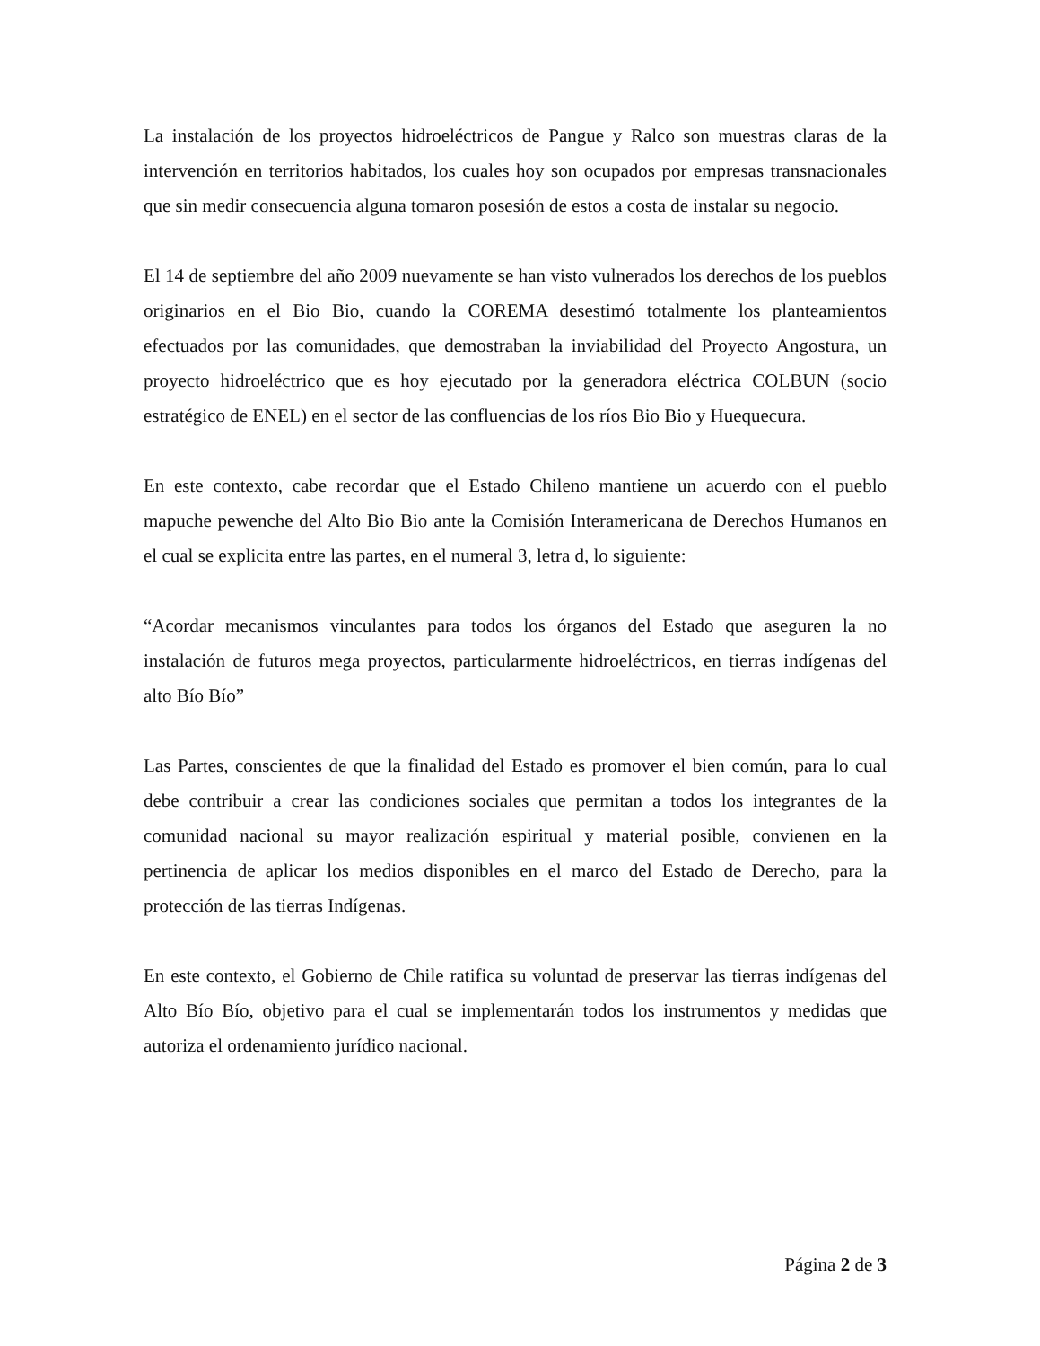La instalación de los proyectos hidroeléctricos de Pangue y Ralco son muestras claras de la intervención en territorios habitados, los cuales hoy son ocupados por empresas transnacionales que sin medir consecuencia alguna tomaron posesión de estos a costa de instalar su negocio.
El 14 de septiembre del año 2009 nuevamente se han visto vulnerados los derechos de los pueblos originarios en el Bio Bio, cuando la COREMA desestimó totalmente los planteamientos efectuados por las comunidades, que demostraban la inviabilidad del Proyecto Angostura, un proyecto hidroeléctrico que es hoy ejecutado por la generadora eléctrica COLBUN (socio estratégico de ENEL) en el sector de las confluencias de los ríos Bio Bio y Huequecura.
En este contexto, cabe recordar que el Estado Chileno mantiene un acuerdo con el pueblo mapuche pewenche del Alto Bio Bio ante la Comisión Interamericana de Derechos Humanos en el cual se explicita entre las partes, en el numeral 3, letra d, lo siguiente:
“Acordar mecanismos vinculantes para todos los órganos del Estado que aseguren la no instalación de futuros mega proyectos, particularmente hidroeléctricos, en tierras indígenas del alto Bío Bío”
Las Partes, conscientes de que la finalidad del Estado es promover el bien común, para lo cual debe contribuir a crear las condiciones sociales que permitan a todos los integrantes de la comunidad nacional su mayor realización espiritual y material posible, convienen en la pertinencia de aplicar los medios disponibles en el marco del Estado de Derecho, para la protección de las tierras Indígenas.
En este contexto, el Gobierno de Chile ratifica su voluntad de preservar las tierras indígenas del Alto Bío Bío, objetivo para el cual se implementarán todos los instrumentos y medidas que autoriza el ordenamiento jurídico nacional.
Página 2 de 3